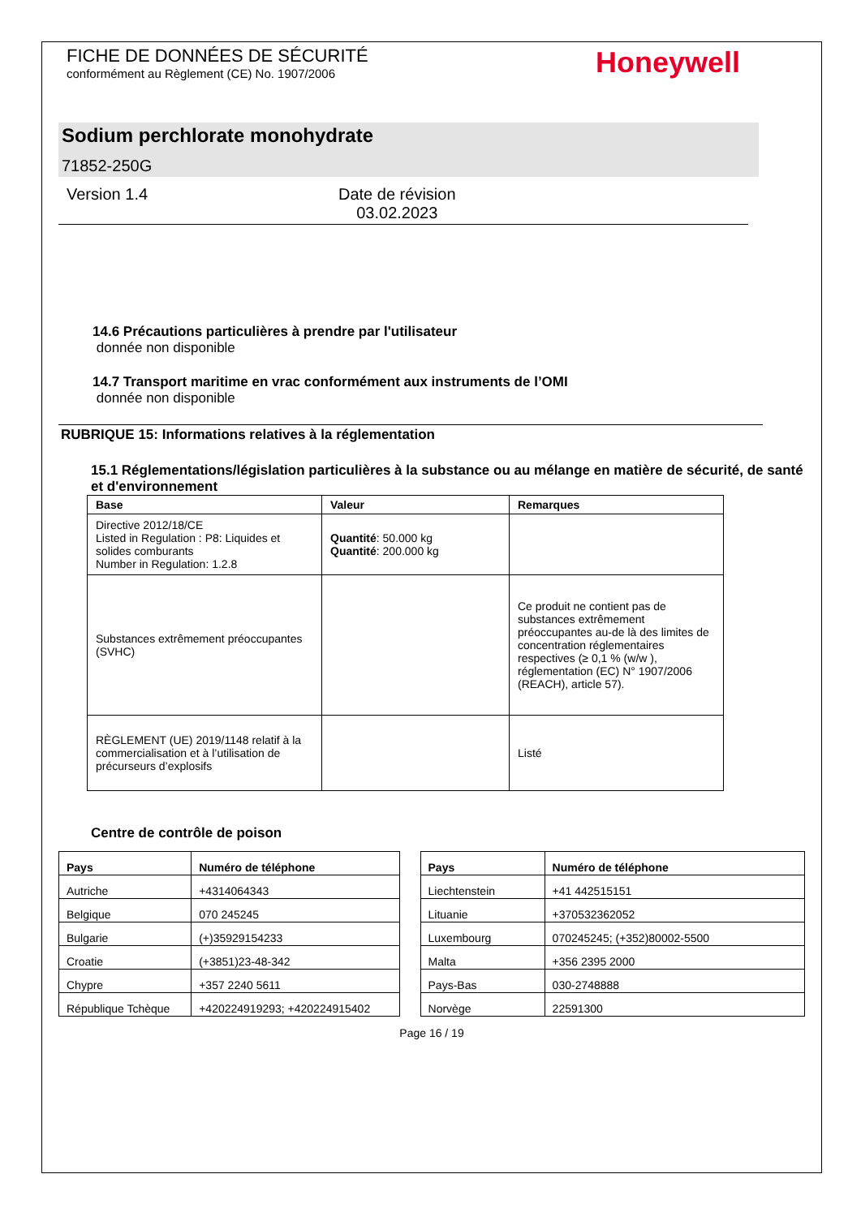FICHE DE DONNÉES DE SÉCURITÉ
conformément au Règlement (CE) No. 1907/2006
Honeywell
Sodium perchlorate monohydrate
71852-250G
Version 1.4 Date de révision
03.02.2023
14.6 Précautions particulières à prendre par l'utilisateur
donnée non disponible
14.7 Transport maritime en vrac conformément aux instruments de l’OMI
donnée non disponible
RUBRIQUE 15: Informations relatives à la réglementation
15.1 Réglementations/législation particulières à la substance ou au mélange en matière de sécurité, de santé et d'environnement
| Base | Valeur | Remarques |
| --- | --- | --- |
| Directive 2012/18/CE Listed in Regulation : P8: Liquides et solides comburants Number in Regulation: 1.2.8 | Quantité : 50.000 kg Quantité : 200.000 kg | |
| Substances extrêmement préoccupantes (SVHC) | | Ce produit ne contient pas de substances extrêmement préoccupantes au-de là des limites de concentration réglementaires respectives (≥ 0,1 % (w/w ), réglementation (EC) N° 1907/2006 (REACH), article 57). |
| RÈGLEMENT (UE) 2019/1148 relatif à la commercialisation et à l’utilisation de précurseurs d’explosifs | | Listé |
Centre de contrôle de poison
| Pays | Numéro de téléphone |
| --- | --- |
| Autriche | +4314064343 |
| Belgique | 070 245245 |
| Bulgarie | (+)35929154233 |
| Croatie | (+3851)23-48-342 |
| Chypre | +357 2240 5611 |
| République Tchèque | +420224919293; +420224915402 |
| Pays | Numéro de téléphone |
| --- | --- |
| Liechtenstein | +41 442515151 |
| Lituanie | +370532362052 |
| Luxembourg | 070245245; (+352)80002-5500 |
| Malta | +356 2395 2000 |
| Pays-Bas | 030-2748888 |
| Norvège | 22591300 |
Page 16 / 19